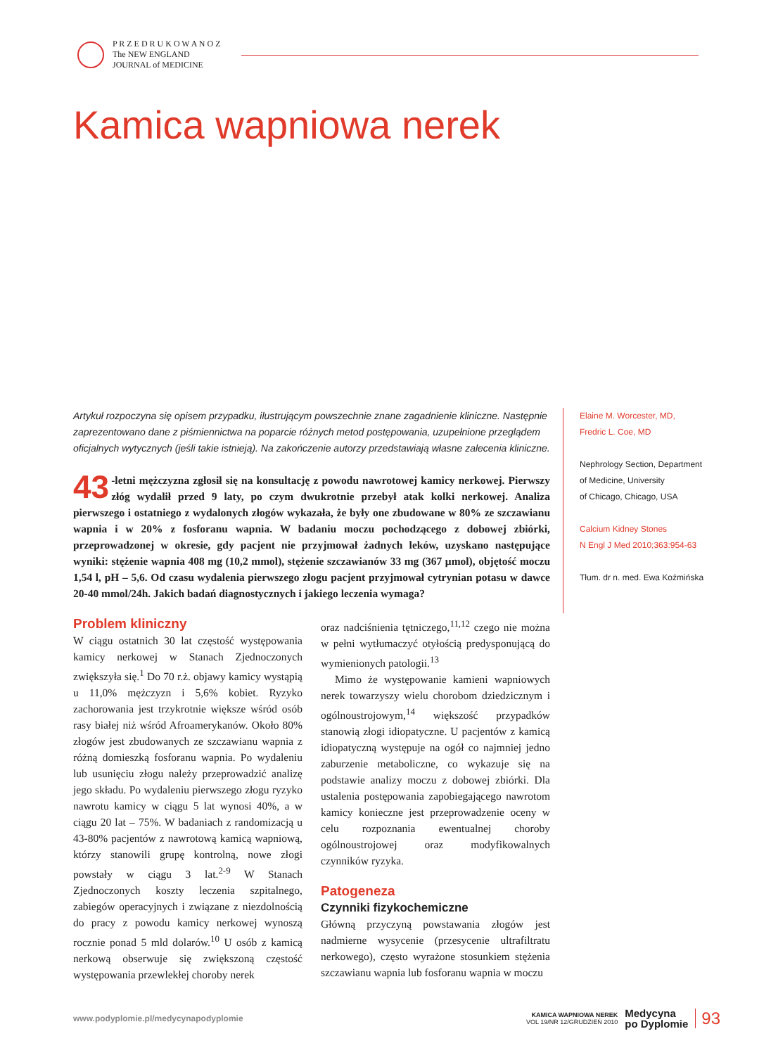P R Z E D R U K O W A N O Z
The NEW ENGLAND
JOURNAL of MEDICINE
Kamica wapniowa nerek
Artykuł rozpoczyna się opisem przypadku, ilustrującym powszechnie znane zagadnienie kliniczne. Następnie zaprezentowano dane z piśmiennictwa na poparcie różnych metod postępowania, uzupełnione przeglądem oficjalnych wytycznych (jeśli takie istnieją). Na zakończenie autorzy przedstawiają własne zalecenia kliniczne.
43 -letni mężczyzna zgłosił się na konsultację z powodu nawrotowej kamicy nerkowej. Pierwszy złóg wydalił przed 9 laty, po czym dwukrotnie przebył atak kolki nerkowej. Analiza pierwszego i ostatniego z wydalonych złogów wykazała, że były one zbudowane w 80% ze szczawianu wapnia i w 20% z fosforanu wapnia. W badaniu moczu pochodzącego z dobowej zbiórki, przeprowadzonej w okresie, gdy pacjent nie przyjmował żadnych leków, uzyskano następujące wyniki: stężenie wapnia 408 mg (10,2 mmol), stężenie szczawianów 33 mg (367 μmol), objętość moczu 1,54 l, pH – 5,6. Od czasu wydalenia pierwszego złogu pacjent przyjmował cytrynian potasu w dawce 20-40 mmol/24h. Jakich badań diagnostycznych i jakiego leczenia wymaga?
Problem kliniczny
W ciągu ostatnich 30 lat częstość występowania kamicy nerkowej w Stanach Zjednoczonych zwiększyła się.<sup>1</sup> Do 70 r.ż. objawy kamicy wystąpią u 11,0% mężczyzn i 5,6% kobiet. Ryzyko zachorowania jest trzykrotnie większe wśród osób rasy białej niż wśród Afroamerykanów. Około 80% złogów jest zbudowanych ze szczawianu wapnia z różną domieszką fosforanu wapnia. Po wydaleniu lub usunięciu złogu należy przeprowadzić analizę jego składu. Po wydaleniu pierwszego złogu ryzyko nawrotu kamicy w ciągu 5 lat wynosi 40%, a w ciągu 20 lat – 75%. W badaniach z randomizacją u 43-80% pacjentów z nawrotową kamicą wapniową, którzy stanowili grupę kontrolną, nowe złogi powstały w ciągu 3 lat.<sup>2-9</sup> W Stanach Zjednoczonych koszty leczenia szpitalnego, zabiegów operacyjnych i związane z niezdolnością do pracy z powodu kamicy nerkowej wynoszą rocznie ponad 5 mld dolarów.<sup>10</sup> U osób z kamicą nerkową obserwuje się zwiększoną częstość występowania przewlekłej choroby nerek
oraz nadciśnienia tętniczego,<sup>11,12</sup> czego nie można w pełni wytłumaczyć otyłością predysponującą do wymienionych patologii.<sup>13</sup>
Mimo że występowanie kamieni wapniowych nerek towarzyszy wielu chorobom dziedzicznym i ogólnoustrojowym,<sup>14</sup> większość przypadków stanowią złogi idiopatyczne. U pacjentów z kamicą idiopatyczną występuje na ogół co najmniej jedno zaburzenie metaboliczne, co wykazuje się na podstawie analizy moczu z dobowej zbiórki. Dla ustalenia postępowania zapobiegającego nawrotom kamicy konieczne jest przeprowadzenie oceny w celu rozpoznania ewentualnej choroby ogólnoustrojowej oraz modyfikowalnych czynników ryzyka.
Patogeneza
Czynniki fizykochemiczne
Główną przyczyną powstawania złogów jest nadmierne wysycenie (przesycenie ultrafiltratu nerkowego), często wyrażone stosunkiem stężenia szczawianu wapnia lub fosforanu wapnia w moczu
Elaine M. Worcester, MD,
Fredric L. Coe, MD
Nephrology Section, Department
of Medicine, University
of Chicago, Chicago, USA
Calcium Kidney Stones
N Engl J Med 2010;363:954-63
Tłum. dr n. med. Ewa Koźmińska
www.podyplomie.pl/medycynapodyplomie KAMICA WAPNIOWA NEREK
VOL 19/NR 12/GRUDZIEŃ 2010 Medycyna
po Dyplomie 93